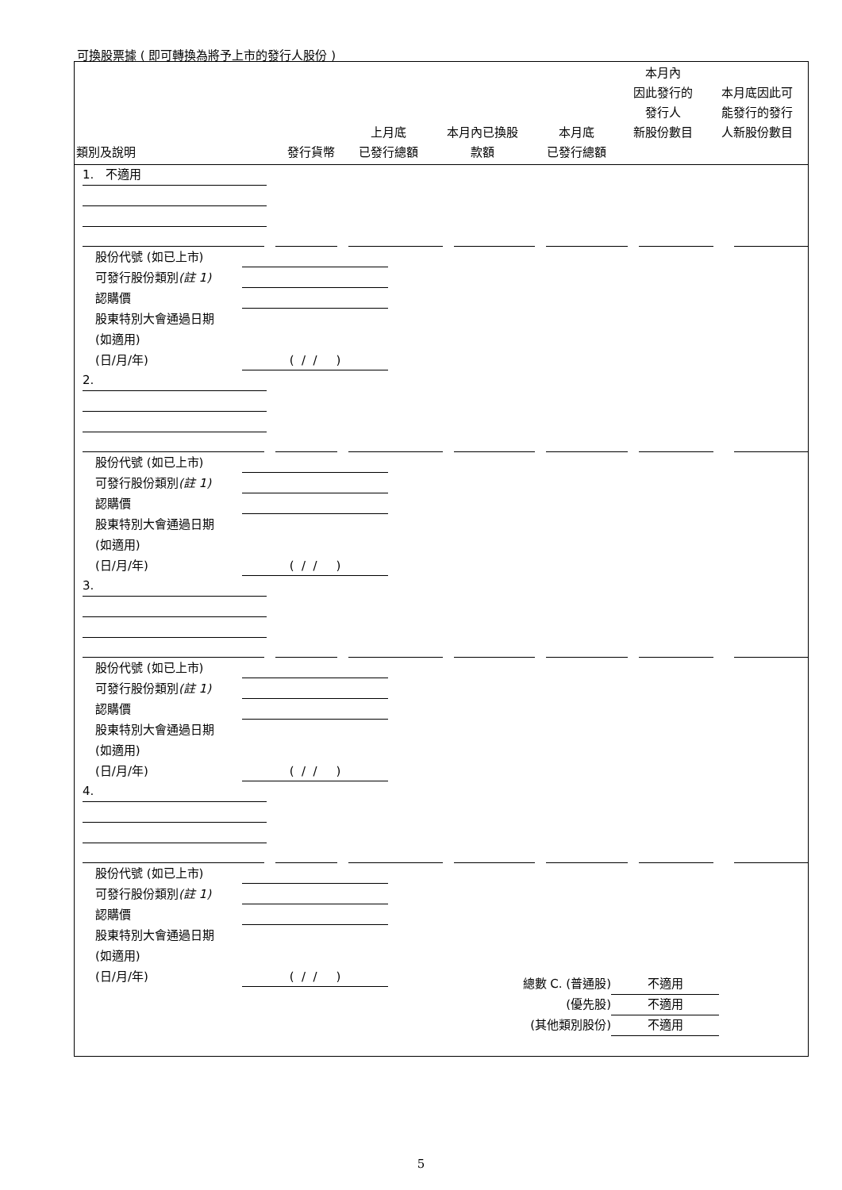可換股票據 ( 即可轉換為將予上市的發行人股份 )
| 類別及說明 | 發行貨幣 | 上月底 已發行總額 | 本月內已換股 款額 | 本月底 已發行總額 | 本月內 因此發行的 發行人 新股份數目 | 本月底因此可 能發行的發行 人新股份數目 |
1. 不適用
股份代號 (如已上市)
可發行股份類別(註 1)
認購價
股東特別大會通過日期
(如適用)
(日/月/年) ( / / )
2.
股份代號 (如已上市)
可發行股份類別(註 1)
認購價
股東特別大會通過日期
(如適用)
(日/月/年) ( / / )
3.
股份代號 (如已上市)
可發行股份類別(註 1)
認購價
股東特別大會通過日期
(如適用)
(日/月/年) ( / / )
4.
股份代號 (如已上市)
可發行股份類別(註 1)
認購價
股東特別大會通過日期
(如適用)
(日/月/年) ( / / )
總數 C. (普通股) 不適用
(優先股) 不適用
(其他類別股份) 不適用
5